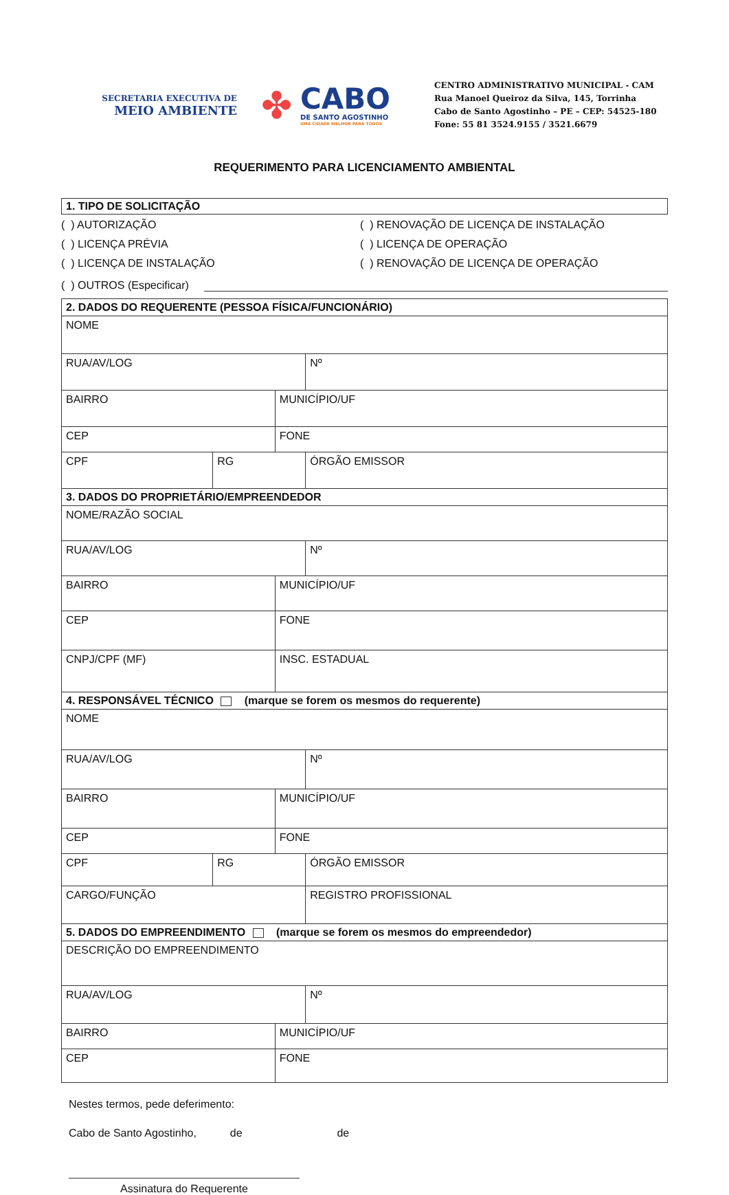SECRETARIA EXECUTIVA DE
MEIO AMBIENTE
✤
CABO
DE SANTO AGOSTINHO
UMA CIDADE MELHOR PARA TODOS
CENTRO ADMINISTRATIVO MUNICIPAL - CAM
Rua Manoel Queiroz da Silva, 145, Torrinha
Cabo de Santo Agostinho – PE – CEP: 54525-180
Fone: 55 81 3524.9155 / 3521.6679
REQUERIMENTO PARA LICENCIAMENTO AMBIENTAL
1. TIPO DE SOLICITAÇÃO
( ) AUTORIZAÇÃO
( ) RENOVAÇÃO DE LICENÇA DE INSTALAÇÃO
( ) LICENÇA PRÉVIA
( ) LICENÇA DE OPERAÇÃO
( ) LICENÇA DE INSTALAÇÃO
( ) RENOVAÇÃO DE LICENÇA DE OPERAÇÃO
( ) OUTROS (Especificar)
| 2. DADOS DO REQUERENTE (PESSOA FÍSICA/FUNCIONÁRIO) | | | | | |
| NOME | | | | | |
| RUA/AV/LOG | | | | | Nº |
| BAIRRO | | MUNICÍPIO/UF | | | |
| CEP | | FONE | | | |
| CPF | RG | | | ÓRGÃO EMISSOR | |
| 3. DADOS DO PROPRIETÁRIO/EMPREENDEDOR | | | | | |
| NOME/RAZÃO SOCIAL | | | | | |
| RUA/AV/LOG | | | | | Nº |
| BAIRRO | | MUNICÍPIO/UF | | | |
| CEP | | FONE | | | |
| CNPJ/CPF (MF) | | INSC. ESTADUAL | | | |
| 4. RESPONSÁVEL TÉCNICO (marque se forem os mesmos do requerente) | | | | | |
| NOME | | | | | |
| RUA/AV/LOG | | | | | Nº |
| BAIRRO | | MUNICÍPIO/UF | | | |
| CEP | | FONE | | | |
| CPF | RG | | ÓRGÃO EMISSOR | | |
| CARGO/FUNÇÃO | | | | REGISTRO PROFISSIONAL | |
| 5. DADOS DO EMPREENDIMENTO (marque se forem os mesmos do empreendedor) | | | | | |
| DESCRIÇÃO DO EMPREENDIMENTO | | | | | |
| RUA/AV/LOG | | | | | Nº |
| BAIRRO | | MUNICÍPIO/UF | | | |
| CEP | | FONE | | | |
Nestes termos, pede deferimento:
Cabo de Santo Agostinho, de de
Assinatura do Requerente